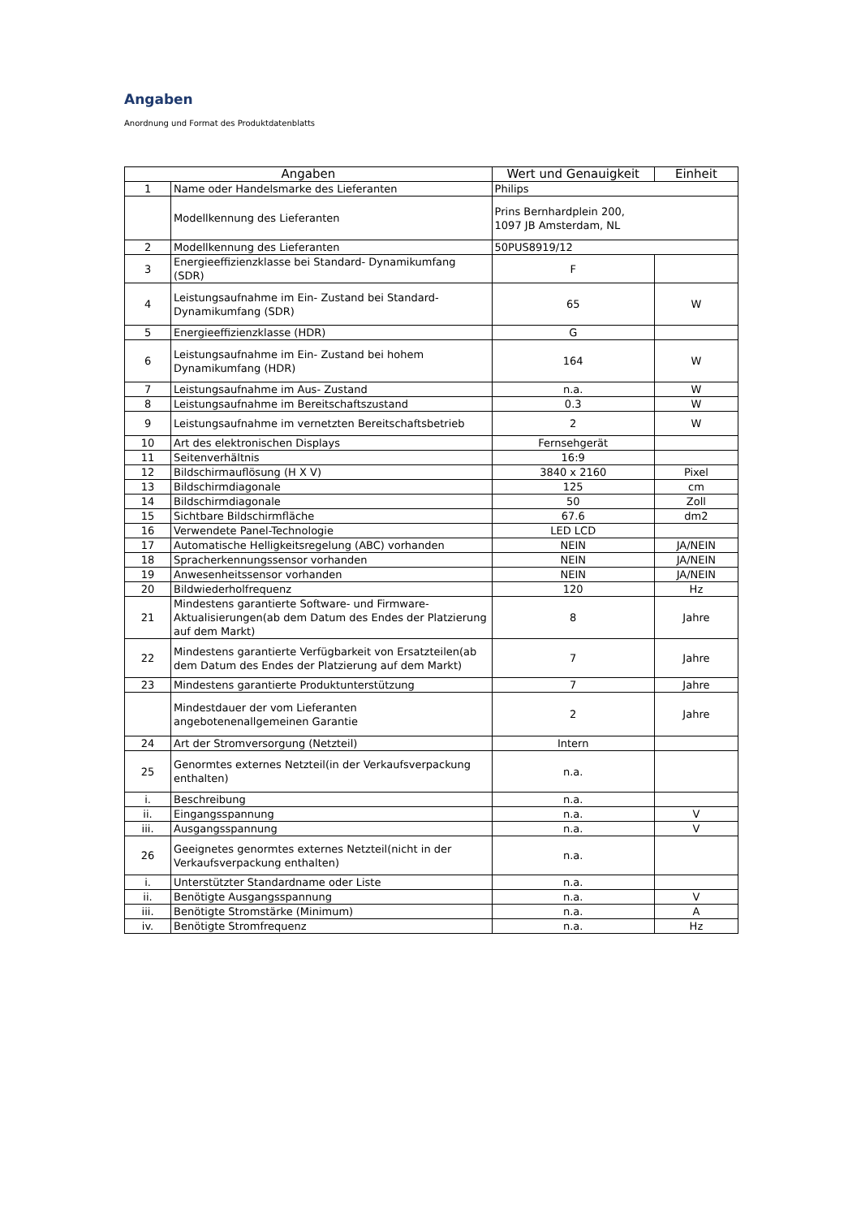Angaben
Anordnung und Format des Produktdatenblatts
| Angaben | | Wert und Genauigkeit | Einheit |
| --- | --- | --- | --- |
| 1 | Name oder Handelsmarke des Lieferanten | Philips | |
| | Modellkennung des Lieferanten | Prins Bernhardplein 200, 1097 JB Amsterdam, NL | |
| 2 | Modellkennung des Lieferanten | 50PUS8919/12 | |
| 3 | Energieeffizienzklasse bei Standard- Dynamikumfang (SDR) | F | |
| 4 | Leistungsaufnahme im Ein- Zustand bei Standard-Dynamikumfang (SDR) | 65 | W |
| 5 | Energieeffizienzklasse (HDR) | G | |
| 6 | Leistungsaufnahme im Ein- Zustand bei hohem Dynamikumfang (HDR) | 164 | W |
| 7 | Leistungsaufnahme im Aus- Zustand | n.a. | W |
| 8 | Leistungsaufnahme im Bereitschaftszustand | 0.3 | W |
| 9 | Leistungsaufnahme im vernetzten Bereitschaftsbetrieb | 2 | W |
| 10 | Art des elektronischen Displays | Fernsehgerät | |
| 11 | Seitenverhältnis | 16:9 | |
| 12 | Bildschirmauflösung (H X V) | 3840 x 2160 | Pixel |
| 13 | Bildschirmdiagonale | 125 | cm |
| 14 | Bildschirmdiagonale | 50 | Zoll |
| 15 | Sichtbare Bildschirmfläche | 67.6 | dm2 |
| 16 | Verwendete Panel-Technologie | LED LCD | |
| 17 | Automatische Helligkeitsregelung (ABC) vorhanden | NEIN | JA/NEIN |
| 18 | Spracherkennungssensor vorhanden | NEIN | JA/NEIN |
| 19 | Anwesenheitssensor vorhanden | NEIN | JA/NEIN |
| 20 | Bildwiederholfrequenz | 120 | Hz |
| 21 | Mindestens garantierte Software- und Firmware-Aktualisierungen(ab dem Datum des Endes der Platzierung auf dem Markt) | 8 | Jahre |
| 22 | Mindestens garantierte Verfügbarkeit von Ersatzteilen(ab dem Datum des Endes der Platzierung auf dem Markt) | 7 | Jahre |
| 23 | Mindestens garantierte Produktunterstützung | 7 | Jahre |
| | Mindestdauer der vom Lieferanten angebotenenallgemeinen Garantie | 2 | Jahre |
| 24 | Art der Stromversorgung (Netzteil) | Intern | |
| 25 | Genormtes externes Netzteil(in der Verkaufsverpackung enthalten) | n.a. | |
| i. | Beschreibung | n.a. | |
| ii. | Eingangsspannung | n.a. | V |
| iii. | Ausgangsspannung | n.a. | V |
| 26 | Geeignetes genormtes externes Netzteil(nicht in der Verkaufsverpackung enthalten) | n.a. | |
| i. | Unterstützter Standardname oder Liste | n.a. | |
| ii. | Benötigte Ausgangsspannung | n.a. | V |
| iii. | Benötigte Stromstärke (Minimum) | n.a. | A |
| iv. | Benötigte Stromfrequenz | n.a. | Hz |